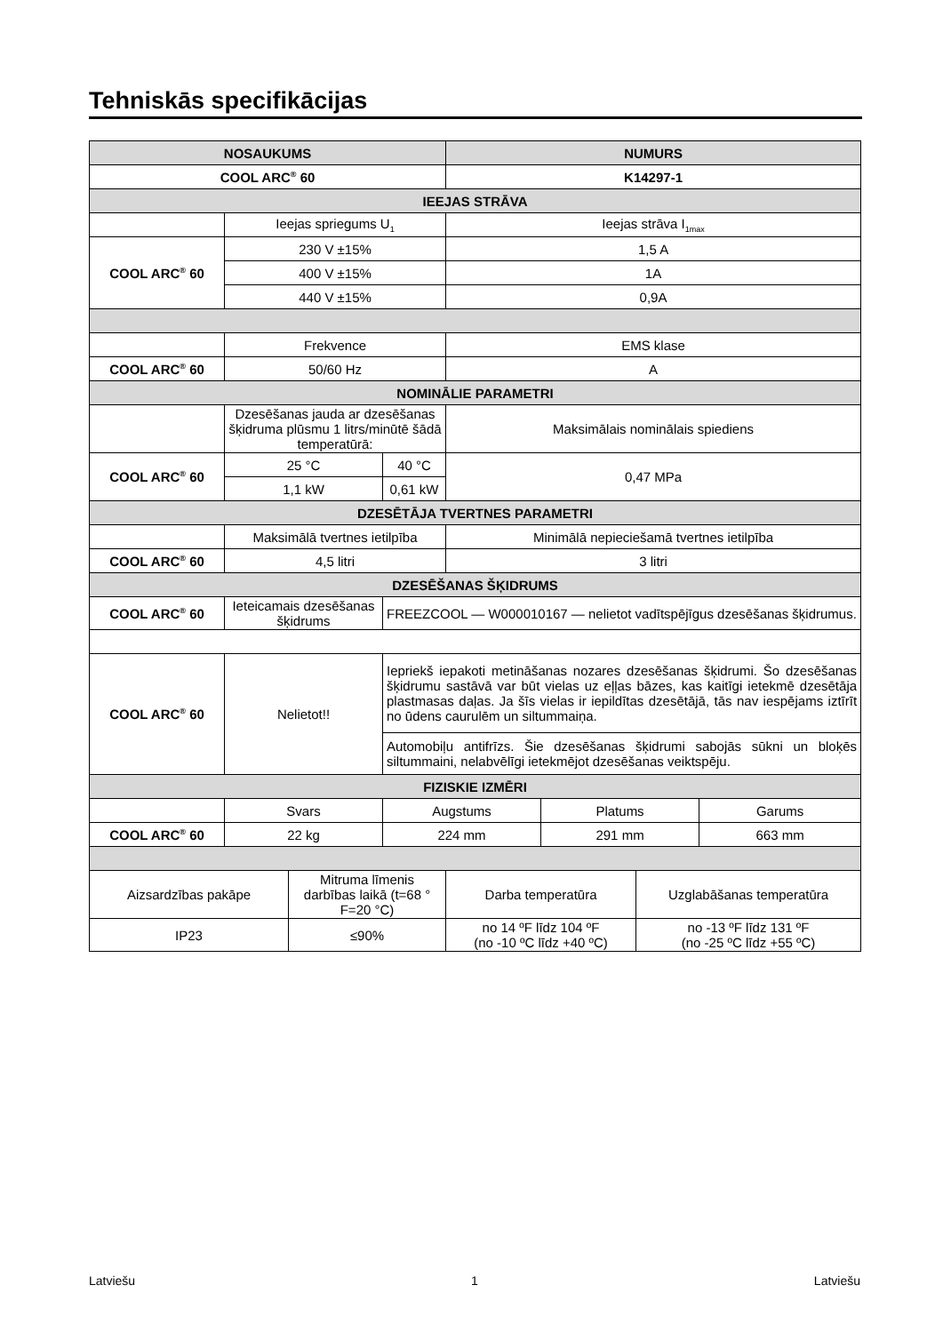Tehniskās specifikācijas
| NOSAUKUMS | | | | NUMURS | | | |
| --- | --- | --- | --- | --- | --- | --- | --- |
| COOL ARC<sup>®</sup> 60 | | | | K14297-1 | | | |
| IEEJAS STRĀVA | | | | | | | |
| | Ieejas spriegums U<sub>1</sub> | | | Ieejas strāva I<sub>1max</sub> | | | |
| COOL ARC<sup>®</sup> 60 | 230 V ±15% | | | 1,5 A | | | |
| | 400 V ±15% | | | 1A | | | |
| | 440 V ±15% | | | 0,9A | | | |
| | Frekvence | | | EMS klase | | | |
| COOL ARC<sup>®</sup> 60 | 50/60 Hz | | | A | | | |
| NOMINĀLIE PARAMETRI | | | | | | | |
| | Dzesēšanas jauda ar dzesēšanas šķidruma plūsmu 1 litrs/minūtē šādā temperatūrā: | | | Maksimālais nominālais spiediens | | | |
| COOL ARC<sup>®</sup> 60 | 25 °C | | 40 °C | 0,47 MPa | | | |
| | 1,1 kW | | 0,61 kW | | | | |
| DZESĒTĀJA TVERTNES PARAMETRI | | | | | | | |
| | Maksimālā tvertnes ietilpība | | | Minimālā nepieciešamā tvertnes ietilpība | | | |
| COOL ARC<sup>®</sup> 60 | 4,5 litri | | | 3 litri | | | |
| DZESĒŠANAS ŠĶIDRUMS | | | | | | | |
| COOL ARC<sup>®</sup> 60 | Ieteicamais dzesēšanas šķidrums | | FREEZCOOL — W000010167 — nelietot vadītspējīgus dzesēšanas šķidrumus. | | | | |
| COOL ARC<sup>®</sup> 60 | Nelietot!! | | Iepriekš iepakoti metināšanas nozares dzesēšanas šķidrumi. Šo dzesēšanas šķidrumu sastāvā var būt vielas uz eļļas bāzes, kas kaitīgi ietekmē dzesētāja plastmasas daļas. Ja šīs vielas ir iepildītas dzesētājā, tās nav iespējams iztīrīt no ūdens caurulēm un siltummaiņa. | | | | |
| | | | Automobiļu antifrīzs. Šie dzesēšanas šķidrumi sabojās sūkni un bloķēs siltummaini, nelabvēlīgi ietekmējot dzesēšanas veiktspēju. | | | | |
| FIZISKIE IZMĒRI | | | | | | | |
| | Svars | | Augstums | | Platums | | Garums |
| COOL ARC<sup>®</sup> 60 | 22 kg | | 224 mm | | 291 mm | | 663 mm |
| Aizsardzības pakāpe | | Mitruma līmenis darbības laikā (t=68 ° F=20 °C) | | Darba temperatūra | | Uzglabāšanas temperatūra | |
| IP23 | | ≤90% | | no 14 ºF līdz 104 ºF (no -10 ºC līdz +40 ºC) | | no -13 ºF līdz 131 ºF (no -25 ºC līdz +55 ºC) | |
Latviešu 1 Latviešu